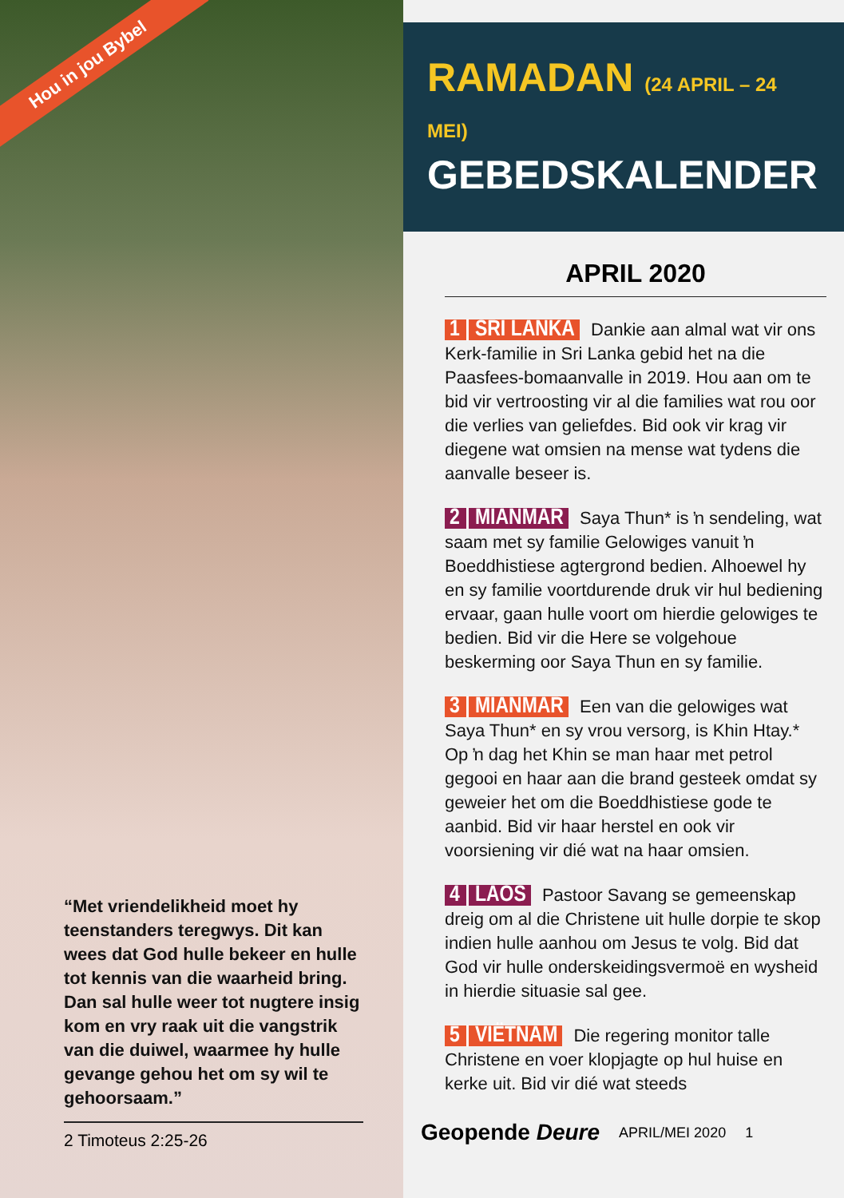Hou in jou Bybel
“Met vriendelikheid moet hy teenstanders teregwys. Dit kan wees dat God hulle bekeer en hulle tot kennis van die waarheid bring. Dan sal hulle weer tot nugtere insig kom en vry raak uit die vangstrik van die duiwel, waarmee hy hulle gevange gehou het om sy wil te gehoorsaam.”
2 Timoteus 2:25-26
RAMADAN (24 APRIL – 24 MEI)
GEBEDSKALENDER
APRIL 2020
1 | SRI LANKA Dankie aan almal wat vir ons Kerk-familie in Sri Lanka gebid het na die Paasfees-bomaanvalle in 2019. Hou aan om te bid vir vertroosting vir al die families wat rou oor die verlies van geliefdes. Bid ook vir krag vir diegene wat omsien na mense wat tydens die aanvalle beseer is.
2 | MIANMAR Saya Thun* is ŉ sendeling, wat saam met sy familie Gelowiges vanuit ŉ Boeddhistiese agtergrond bedien. Alhoewel hy en sy familie voortdurende druk vir hul bediening ervaar, gaan hulle voort om hierdie gelowiges te bedien. Bid vir die Here se volgehoue beskerming oor Saya Thun en sy familie.
3 | MIANMAR Een van die gelowiges wat Saya Thun* en sy vrou versorg, is Khin Htay.* Op ŉ dag het Khin se man haar met petrol gegooi en haar aan die brand gesteek omdat sy geweier het om die Boeddhistiese gode te aanbid. Bid vir haar herstel en ook vir voorsiening vir dié wat na haar omsien.
4 | LAOS Pastoor Savang se gemeenskap dreig om al die Christene uit hulle dorpie te skop indien hulle aanhou om Jesus te volg. Bid dat God vir hulle onderskeidingsvermoë en wysheid in hierdie situasie sal gee.
5 | VIËTNAM Die regering monitor talle Christene en voer klopjagte op hul huise en kerke uit. Bid vir dié wat steeds
Geopende Deure APRIL/MEI 2020 1